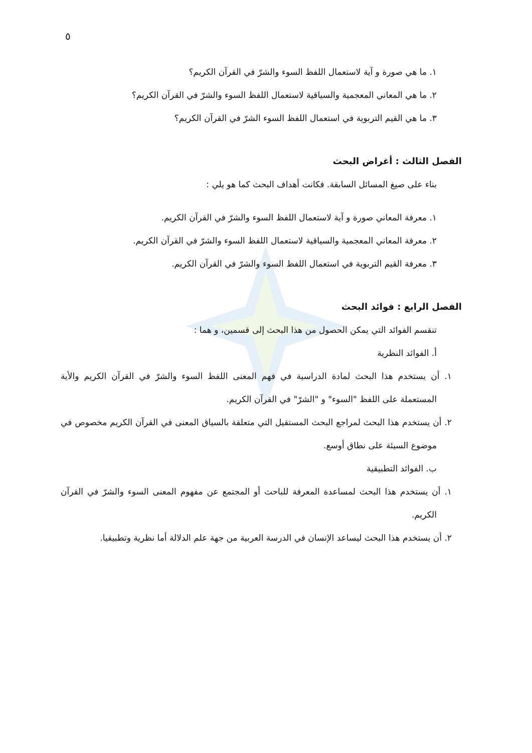٥
١. ما هي صورة و آية لاستعمال اللفظ السوء والشرّ في القرآن الكريم؟
٢. ما هي المعاني المعجمية والسياقية لاستعمال اللفظ السوء والشرّ في القرآن الكريم؟
٣. ما هي القيم التربوية في استعمال اللفظ السوء الشرّ في القرآن الكريم؟
الفصل الثالث : أغراض البحث
بناء على صيغ المسائل السابقة. فكانت أهداف البحث كما هو يلي :
١. معرفة المعاني صورة و آية لاستعمال اللفظ السوء والشرّ في القرآن الكريم.
٢. معرفة المعاني المعجمية والسياقية لاستعمال اللفظ السوء والشرّ في القرآن الكريم.
٣. معرفة القيم التربوية في استعمال اللفظ السوء والشرّ في القرآن الكريم.
الفصل الرابع : فوائد البحث
تنقسم الفوائد التي يمكن الحصول من هذا البحث إلى قسمين، و هما :
أ. الفوائد النظرية
١. أن يستخدم هذا البحث لمادة الدراسية في فهم المعنى اللفظ السوء والشرّ في القرآن الكريم والأية المستعملة على اللفظ "السوء" و "الشرّ" في القرآن الكريم.
٢. أن يستخدم هذا البحث لمراجع البحث المستقيل التي متعلقة بالسياق المعنى في القرآن الكريم مخصوص في موضوع السيئة على نطاق أوسع.
ب. الفوائد التطبيقية
١. أن يستخدم هذا البحث لمساعدة المعرفة للباحث أو المجتمع عن مفهوم المعنى السوء والشرّ في القرآن الكريم.
٢. أن يستخدم هذا البحث ليساعد الإنسان في الدرسة العربية من جهة علم الدلالة أما نظرية وتطبيقيا.